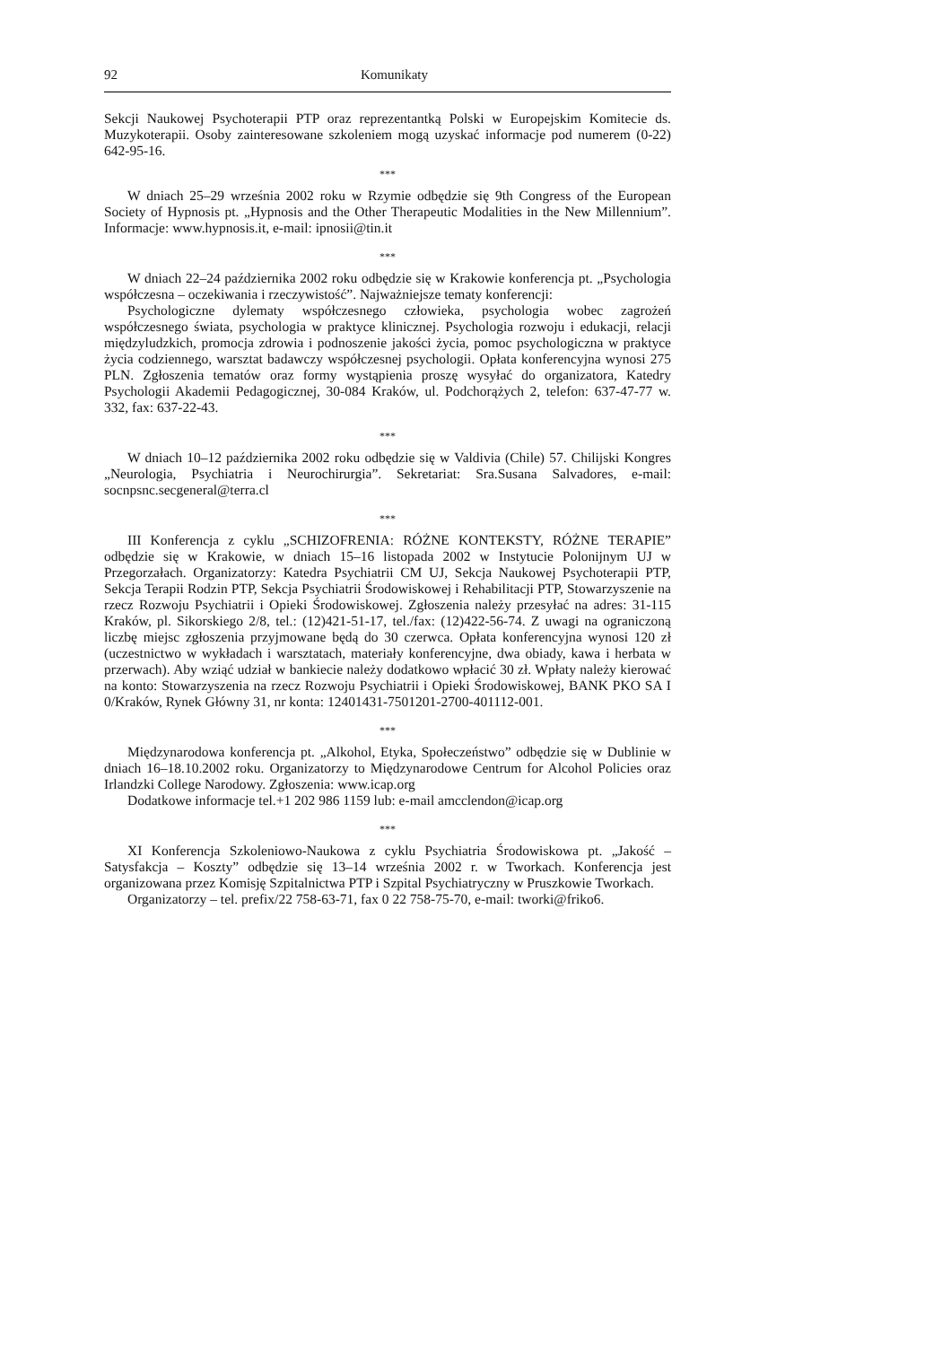92 Komunikaty
Sekcji Naukowej Psychoterapii PTP oraz reprezentantką Polski w Europejskim Komitecie ds. Muzykoterapii. Osoby zainteresowane szkoleniem mogą uzyskać informacje pod numerem (0-22) 642-95-16.
***
W dniach 25–29 września 2002 roku w Rzymie odbędzie się 9th Congress of the European Society of Hypnosis pt. „Hypnosis and the Other Therapeutic Modalities in the New Millennium”. Informacje: www.hypnosis.it, e-mail: ipnosii@tin.it
***
W dniach 22–24 października 2002 roku odbędzie się w Krakowie konferencja pt. „Psychologia współczesna – oczekiwania i rzeczywistość”. Najważniejsze tematy konferencji:
Psychologiczne dylematy współczesnego człowieka, psychologia wobec zagrożeń współczesnego świata, psychologia w praktyce klinicznej. Psychologia rozwoju i edukacji, relacji międzyludzkich, promocja zdrowia i podnoszenie jakości życia, pomoc psychologiczna w praktyce życia codziennego, warsztat badawczy współczesnej psychologii. Opłata konferencyjna wynosi 275 PLN. Zgłoszenia tematów oraz formy wystąpienia proszę wysyłać do organizatora, Katedry Psychologii Akademii Pedagogicznej, 30-084 Kraków, ul. Podchorążych 2, telefon: 637-47-77 w. 332, fax: 637-22-43.
***
W dniach 10–12 października 2002 roku odbędzie się w Valdivia (Chile) 57. Chilijski Kongres „Neurologia, Psychiatria i Neurochirurgia”. Sekretariat: Sra.Susana Salvadores, e-mail: socnpsnc.secgeneral@terra.cl
***
III Konferencja z cyklu „SCHIZOFRENIA: RÓŻNE KONTEKSTY, RÓŻNE TERAPIE” odbędzie się w Krakowie, w dniach 15–16 listopada 2002 w Instytucie Polonijnym UJ w Przegorzałach. Organizatorzy: Katedra Psychiatrii CM UJ, Sekcja Naukowej Psychoterapii PTP, Sekcja Terapii Rodzin PTP, Sekcja Psychiatrii Środowiskowej i Rehabilitacji PTP, Stowarzyszenie na rzecz Rozwoju Psychiatrii i Opieki Środowiskowej. Zgłoszenia należy przesyłać na adres: 31-115 Kraków, pl. Sikorskiego 2/8, tel.: (12)421-51-17, tel./fax: (12)422-56-74. Z uwagi na ograniczoną liczbę miejsc zgłoszenia przyjmowane będą do 30 czerwca. Opłata konferencyjna wynosi 120 zł (uczestnictwo w wykładach i warsztatach, materiały konferencyjne, dwa obiady, kawa i herbata w przerwach). Aby wziąć udział w bankiecie należy dodatkowo wpłacić 30 zł. Wpłaty należy kierować na konto: Stowarzyszenia na rzecz Rozwoju Psychiatrii i Opieki Środowiskowej, BANK PKO SA I 0/Kraków, Rynek Główny 31, nr konta: 12401431-7501201-2700-401112-001.
***
Międzynarodowa konferencja pt. „Alkohol, Etyka, Społeczeństwo” odbędzie się w Dublinie w dniach 16–18.10.2002 roku. Organizatorzy to Międzynarodowe Centrum for Alcohol Policies oraz Irlandzki College Narodowy. Zgłoszenia: www.icap.org
Dodatkowe informacje tel.+1 202 986 1159 lub: e-mail amcclendon@icap.org
***
XI Konferencja Szkoleniowo-Naukowa z cyklu Psychiatria Środowiskowa pt. „Jakość – Satysfakcja – Koszty” odbędzie się 13–14 września 2002 r. w Tworkach. Konferencja jest organizowana przez Komisję Szpitalnictwa PTP i Szpital Psychiatryczny w Pruszkowie Tworkach.
Organizatorzy – tel. prefix/22 758-63-71, fax 0 22 758-75-70, e-mail: tworki@friko6.